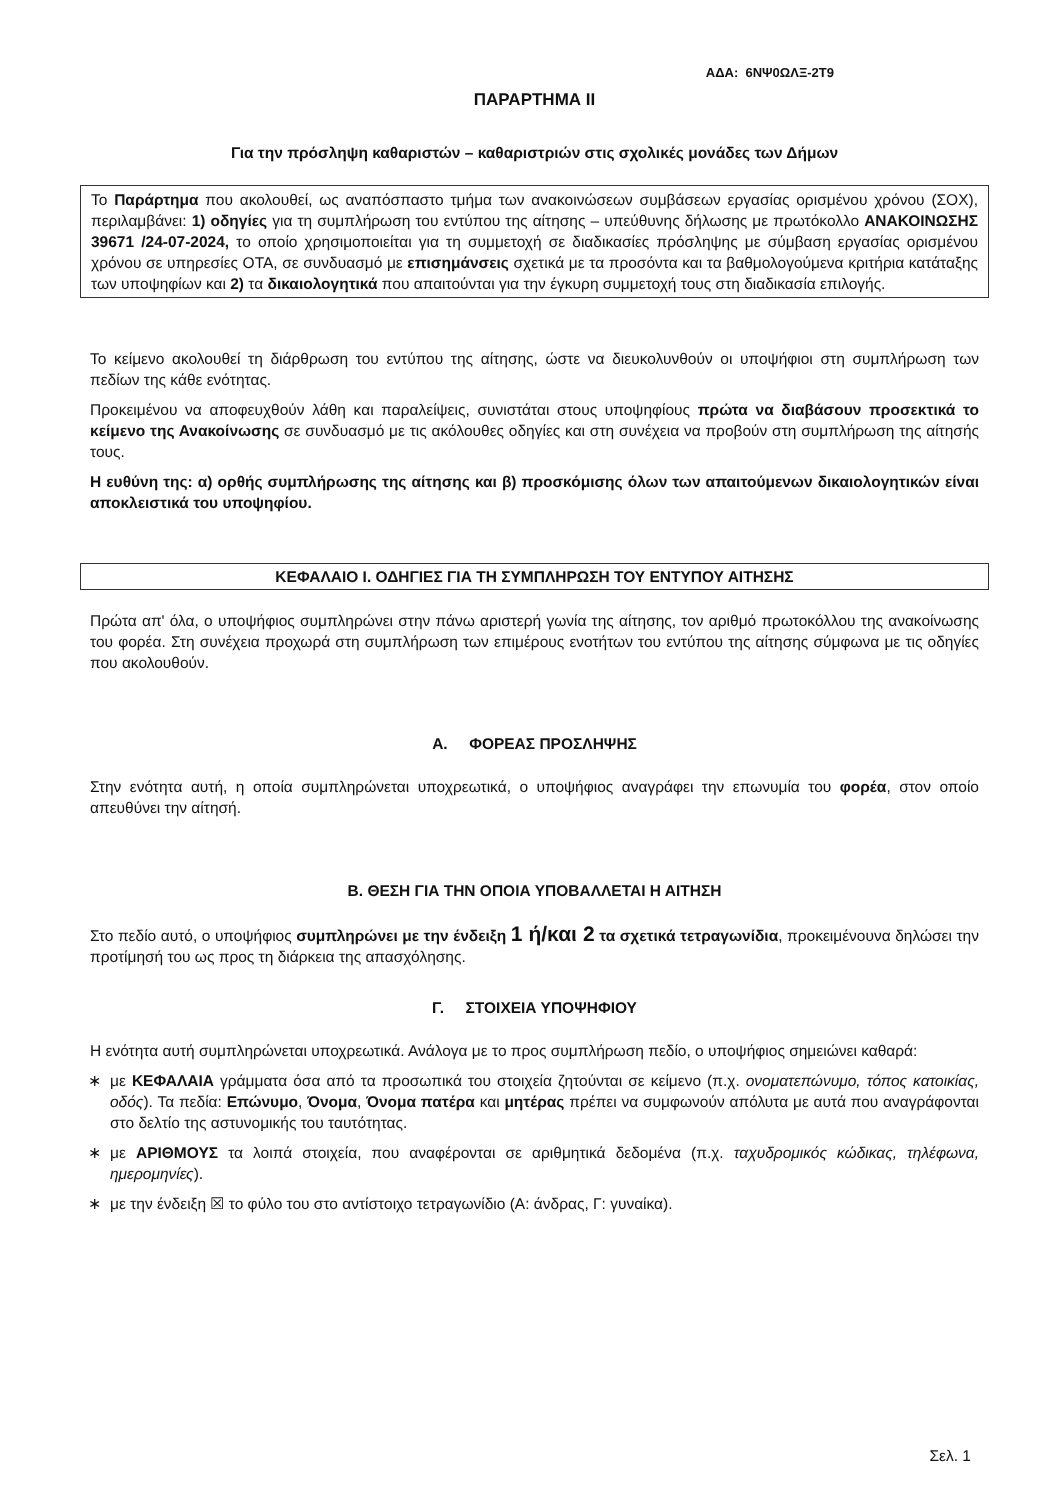ΑΔΑ: 6ΝΨ0ΩΛΞ-2Τ9
ΠΑΡΑΡΤΗΜΑ ΙΙ
Για την πρόσληψη καθαριστών – καθαριστριών στις σχολικές μονάδες των Δήμων
Το Παράρτημα που ακολουθεί, ως αναπόσπαστο τμήμα των ανακοινώσεων συμβάσεων εργασίας ορισμένου χρόνου (ΣΟΧ), περιλαμβάνει: 1) οδηγίες για τη συμπλήρωση του εντύπου της αίτησης – υπεύθυνης δήλωσης με πρωτόκολλο ΑΝΑΚΟΙΝΩΣΗΣ 39671 /24-07-2024, το οποίο χρησιμοποιείται για τη συμμετοχή σε διαδικασίες πρόσληψης με σύμβαση εργασίας ορισμένου χρόνου σε υπηρεσίες ΟΤΑ, σε συνδυασμό με επισημάνσεις σχετικά με τα προσόντα και τα βαθμολογούμενα κριτήρια κατάταξης των υποψηφίων και 2) τα δικαιολογητικά που απαιτούνται για την έγκυρη συμμετοχή τους στη διαδικασία επιλογής.
Το κείμενο ακολουθεί τη διάρθρωση του εντύπου της αίτησης, ώστε να διευκολυνθούν οι υποψήφιοι στη συμπλήρωση των πεδίων της κάθε ενότητας.
Προκειμένου να αποφευχθούν λάθη και παραλείψεις, συνιστάται στους υποψηφίους πρώτα να διαβάσουν προσεκτικά το κείμενο της Ανακοίνωσης σε συνδυασμό με τις ακόλουθες οδηγίες και στη συνέχεια να προβούν στη συμπλήρωση της αίτησής τους.
Η ευθύνη της: α) ορθής συμπλήρωσης της αίτησης και β) προσκόμισης όλων των απαιτούμενων δικαιολογητικών είναι αποκλειστικά του υποψηφίου.
ΚΕΦΑΛΑΙΟ Ι. ΟΔΗΓΙΕΣ ΓΙΑ ΤΗ ΣΥΜΠΛΗΡΩΣΗ ΤΟΥ ΕΝΤΥΠΟΥ ΑΙΤΗΣΗΣ
Πρώτα απ' όλα, ο υποψήφιος συμπληρώνει στην πάνω αριστερή γωνία της αίτησης, τον αριθμό πρωτοκόλλου της ανακοίνωσης του φορέα. Στη συνέχεια προχωρά στη συμπλήρωση των επιμέρους ενοτήτων του εντύπου της αίτησης σύμφωνα με τις οδηγίες που ακολουθούν.
Α. ΦΟΡΕΑΣ ΠΡΟΣΛΗΨΗΣ
Στην ενότητα αυτή, η οποία συμπληρώνεται υποχρεωτικά, ο υποψήφιος αναγράφει την επωνυμία του φορέα, στον οποίο απευθύνει την αίτησή.
Β. ΘΕΣΗ ΓΙΑ ΤΗΝ ΟΠΟΙΑ ΥΠΟΒΑΛΛΕΤΑΙ Η ΑΙΤΗΣΗ
Στο πεδίο αυτό, ο υποψήφιος συμπληρώνει με την ένδειξη 1 ή/και 2 τα σχετικά τετραγωνίδια, προκειμένουνα δηλώσει την προτίμησή του ως προς τη διάρκεια της απασχόλησης.
Γ. ΣΤΟΙΧΕΙΑ ΥΠΟΨΗΦΙΟΥ
Η ενότητα αυτή συμπληρώνεται υποχρεωτικά. Ανάλογα με το προς συμπλήρωση πεδίο, ο υποψήφιος σημειώνει καθαρά:
∗ με ΚΕΦΑΛΑΙΑ γράμματα όσα από τα προσωπικά του στοιχεία ζητούνται σε κείμενο (π.χ. ονοματεπώνυμο, τόπος κατοικίας, οδός). Τα πεδία: Επώνυμο, Όνομα, Όνομα πατέρα και μητέρας πρέπει να συμφωνούν απόλυτα με αυτά που αναγράφονται στο δελτίο της αστυνομικής του ταυτότητας.
∗ με ΑΡΙΘΜΟΥΣ τα λοιπά στοιχεία, που αναφέρονται σε αριθμητικά δεδομένα (π.χ. ταχυδρομικός κώδικας, τηλέφωνα, ημερομηνίες).
∗ με την ένδειξη ☒ το φύλο του στο αντίστοιχο τετραγωνίδιο (Α: άνδρας, Γ: γυναίκα).
Σελ. 1